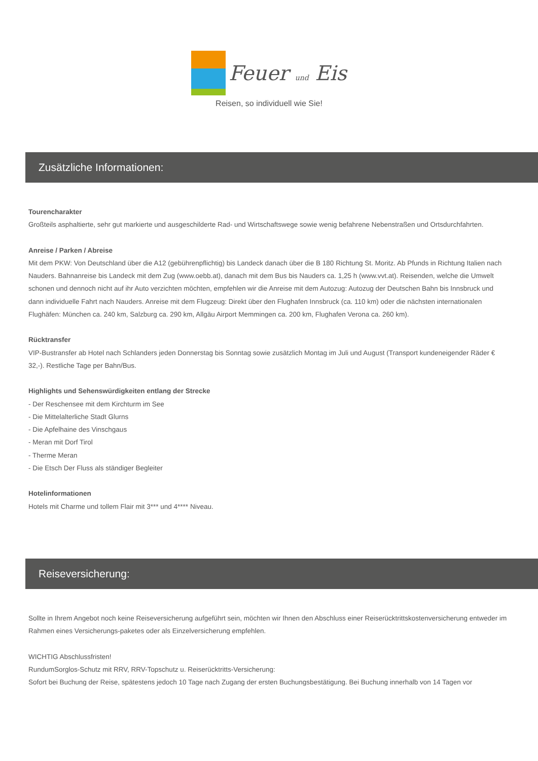Feuer und Eis
Reisen, so individuell wie Sie!
Zusätzliche Informationen:
Tourencharakter
Großteils asphaltierte, sehr gut markierte und ausgeschilderte Rad- und Wirtschaftswege sowie wenig befahrene Nebenstraßen und Ortsdurchfahrten.
Anreise / Parken / Abreise
Mit dem PKW: Von Deutschland über die A12 (gebührenpflichtig) bis Landeck danach über die B 180 Richtung St. Moritz. Ab Pfunds in Richtung Italien nach Nauders. Bahnanreise bis Landeck mit dem Zug (www.oebb.at), danach mit dem Bus bis Nauders ca. 1,25 h (www.vvt.at). Reisenden, welche die Umwelt schonen und dennoch nicht auf ihr Auto verzichten möchten, empfehlen wir die Anreise mit dem Autozug: Autozug der Deutschen Bahn bis Innsbruck und dann individuelle Fahrt nach Nauders. Anreise mit dem Flugzeug: Direkt über den Flughafen Innsbruck (ca. 110 km) oder die nächsten internationalen Flughäfen: München ca. 240 km, Salzburg ca. 290 km, Allgäu Airport Memmingen ca. 200 km, Flughafen Verona ca. 260 km).
Rücktransfer
VIP-Bustransfer ab Hotel nach Schlanders jeden Donnerstag bis Sonntag sowie zusätzlich Montag im Juli und August (Transport kundeneigender Räder € 32,-). Restliche Tage per Bahn/Bus.
Highlights und Sehenswürdigkeiten entlang der Strecke
- Der Reschensee mit dem Kirchturm im See
- Die Mittelalterliche Stadt Glurns
- Die Apfelhaine des Vinschgaus
- Meran mit Dorf Tirol
- Therme Meran
- Die Etsch Der Fluss als ständiger Begleiter
Hotelinformationen
Hotels mit Charme und tollem Flair mit 3*** und 4**** Niveau.
Reiseversicherung:
Sollte in Ihrem Angebot noch keine Reiseversicherung aufgeführt sein, möchten wir Ihnen den Abschluss einer Reiserücktrittskostenversicherung entweder im Rahmen eines Versicherungs-paketes oder als Einzelversicherung empfehlen.
WICHTIG Abschlussfristen!
RundumSorglos-Schutz mit RRV, RRV-Topschutz u. Reiserücktritts-Versicherung:
Sofort bei Buchung der Reise, spätestens jedoch 10 Tage nach Zugang der ersten Buchungsbestätigung. Bei Buchung innerhalb von 14 Tagen vor